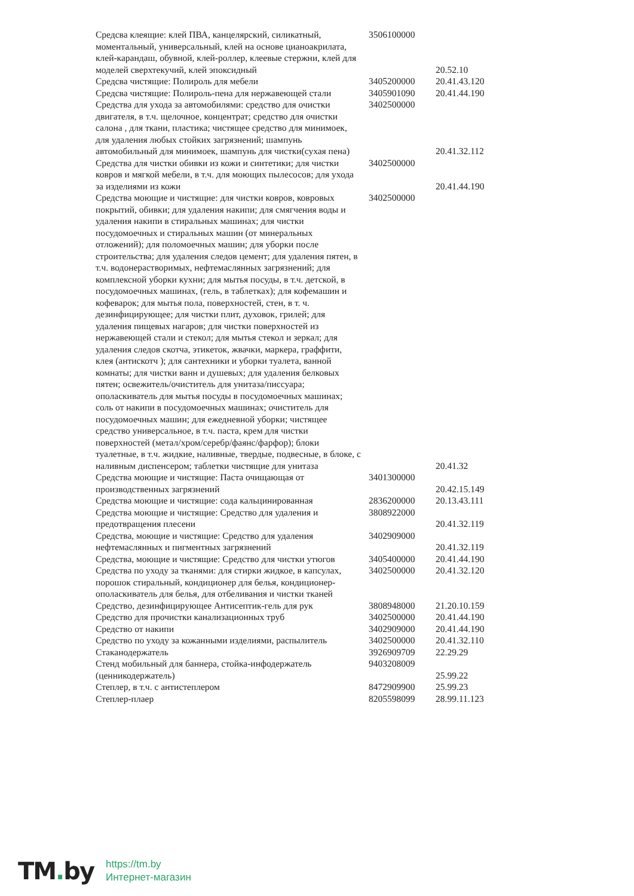| Средсва клеящие: клей ПВА, канцелярский, силикатный, моментальный, универсальный, клей на основе цианоакрилата, клей-карандаш, обувной, клей-роллер, клеевые стержни, клей для моделей сверхтекучий, клей эпоксидный | 3506100000 | 20.52.10 |
| Средсва чистящие: Полироль для мебели | 3405200000 | 20.41.43.120 |
| Средсва чистящие: Полироль-пена для нержавеющей стали | 3405901090 | 20.41.44.190 |
| Средства для ухода за автомобилями: средство для очистки двигателя, в т.ч. щелочное, концентрат; средство для очистки салона , для ткани, пластика; чистящее средство для минимоек, для удаления любых стойких загрязнений; шампунь автомобильный для минимоек, шампунь для чистки(сухая пена) | 3402500000 | 20.41.32.112 |
| Средства для чистки обивки из кожи и синтетики; для чистки ковров и мягкой мебели, в т.ч. для моющих пылесосов; для ухода за изделиями из кожи | 3402500000 | 20.41.44.190 |
| Средства моющие и чистящие: для чистки ковров, ковровых покрытий, обивки; для удаления накипи; для смягчения воды и удаления накипи в стиральных машинах; для чистки посудомоечных и стиральных машин (от минеральных отложений); для поломоечных машин; для уборки после строительства; для удаления следов цемент; для удаления пятен, в т.ч. водонерастворимых, нефтемаслянных загрязнений; для комплексной уборки кухни; для мытья посуды, в т.ч. детской, в посудомоечных машинах, (гель, в таблетках); для кофемашин и кофеварок; для мытья пола, поверхностей, стен, в т. ч. дезинфицирующее; для чистки плит, духовок, грилей; для удаления пищевых нагаров; для чистки поверхностей из нержавеющей стали и стекол; для мытья стекол и зеркал; для удаления следов скотча, этикеток, жвачки, маркера, граффити, клея (антискотч ); для сантехники и уборки туалета, ванной комнаты; для чистки ванн и душевых; для удаления белковых пятен; освежитель/очиститель для унитаза/писсуара; ополаскиватель для мытья посуды в посудомоечных машинах; соль от накипи в посудомоечных машинах; очиститель для посудомоечных машин; для ежедневной уборки; чистящее средство универсальное, в т.ч. паста, крем для чистки поверхностей (метал/хром/серебр/фаянс/фарфор); блоки туалетные, в т.ч. жидкие, наливные, твердые, подвесные, в блоке, с наливным диспенсером; таблетки чистящие для унитаза | 3402500000 | 20.41.32 |
| Средства моющие и чистящие: Паста очищающая от производственных загрязнений | 3401300000 | 20.42.15.149 |
| Средства моющие и чистящие: сода кальцинированная | 2836200000 | 20.13.43.111 |
| Средства моющие и чистящие: Средство для удаления и предотвращения плесени | 3808922000 | 20.41.32.119 |
| Средства, моющие и чистящие: Средство для удаления нефтемаслянных и пигментных загрязнений | 3402909000 | 20.41.32.119 |
| Средства, моющие и чистящие: Средство для чистки утюгов | 3405400000 | 20.41.44.190 |
| Средства по уходу за тканями: для стирки жидкое, в капсулах, порошок стиральный, кондиционер для белья, кондиционер-ополаскиватель для белья, для отбеливания и чистки тканей | 3402500000 | 20.41.32.120 |
| Средство, дезинфицирующее Антисептик-гель для рук | 3808948000 | 21.20.10.159 |
| Средство для прочистки канализационных труб | 3402500000 | 20.41.44.190 |
| Средство от накипи | 3402909000 | 20.41.44.190 |
| Средство по уходу за кожанными изделиями, распылитель | 3402500000 | 20.41.32.110 |
| Стаканодержатель | 3926909709 | 22.29.29 |
| Стенд мобильный для баннера, стойка-инфодержатель (ценникодержатель) | 9403208009 | 25.99.22 |
| Степлер, в т.ч. с антистеплером | 8472909900 | 25.99.23 |
| Степлер-плаер | 8205598099 | 28.99.11.123 |
TM. by
https://tm.by
Интернет-магазин